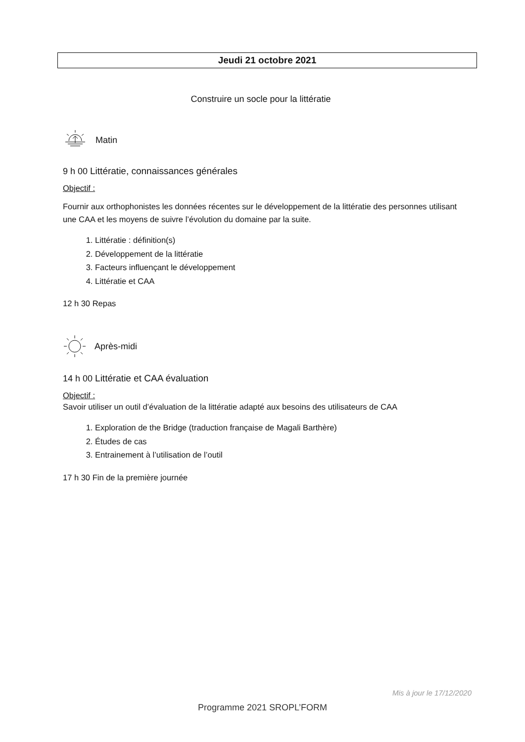Jeudi 21 octobre 2021
Construire un socle pour la littératie
Matin
9 h 00 Littératie, connaissances générales
Objectif :
Fournir aux orthophonistes les données récentes sur le développement de la littératie des personnes utilisant une CAA et les moyens de suivre l’évolution du domaine par la suite.
1. Littératie : définition(s)
2. Développement de la littératie
3. Facteurs influençant le développement
4. Littératie et CAA
12 h 30 Repas
Après-midi
14 h 00 Littératie et CAA évaluation
Objectif :
Savoir utiliser un outil d’évaluation de la littératie adapté aux besoins des utilisateurs de CAA
1. Exploration de the Bridge (traduction française de Magali Barthère)
2. Études de cas
3. Entrainement à l’utilisation de l’outil
17 h 30 Fin de la première journée
Mis à jour le 17/12/2020
Programme 2021 SROPL’FORM